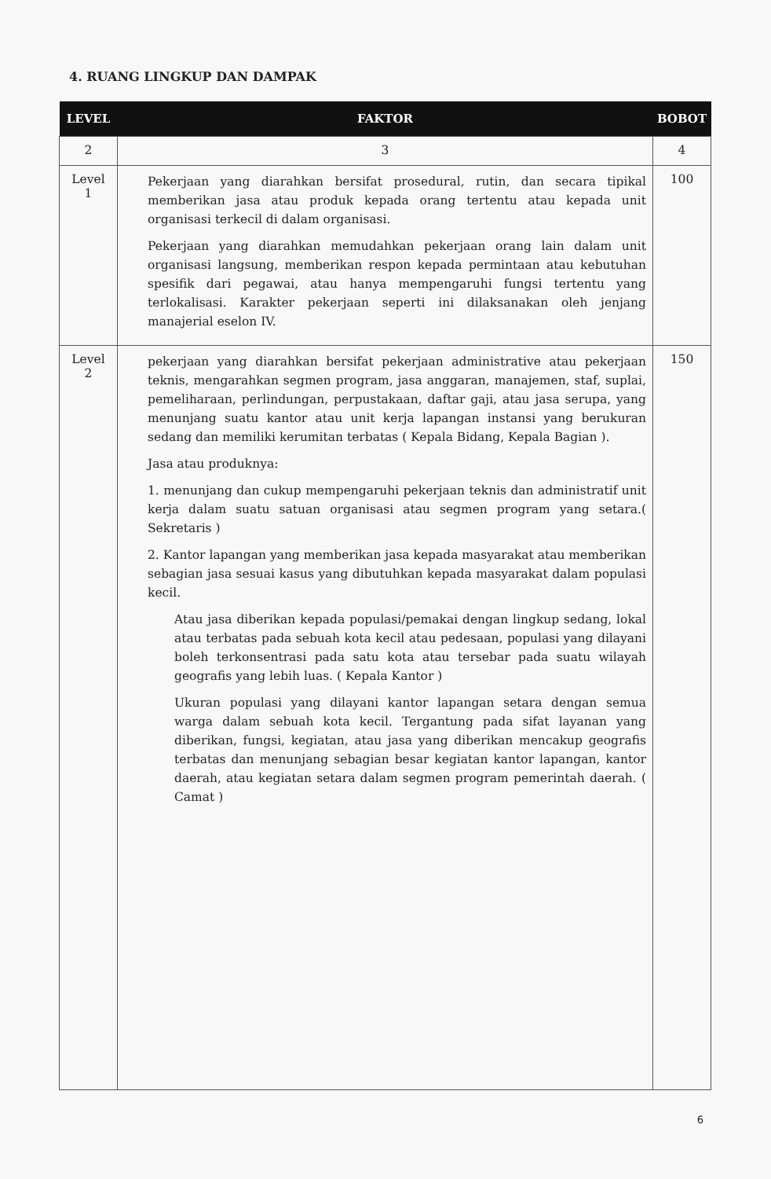4. RUANG LINGKUP DAN DAMPAK
| LEVEL | FAKTOR | BOBOT |
| --- | --- | --- |
| 2 | 3 | 4 |
| Level 1 | Pekerjaan yang diarahkan bersifat prosedural, rutin, dan secara tipikal memberikan jasa atau produk kepada orang tertentu atau kepada unit organisasi terkecil di dalam organisasi. Pekerjaan yang diarahkan memudahkan pekerjaan orang lain dalam unit organisasi langsung, memberikan respon kepada permintaan atau kebutuhan spesifik dari pegawai, atau hanya mempengaruhi fungsi tertentu yang terlokalisasi. Karakter pekerjaan seperti ini dilaksanakan oleh jenjang manajerial eselon IV. | 100 |
| Level 2 | pekerjaan yang diarahkan bersifat pekerjaan administrative atau pekerjaan teknis, mengarahkan segmen program, jasa anggaran, manajemen, staf, suplai, pemeliharaan, perlindungan, perpustakaan, daftar gaji, atau jasa serupa, yang menunjang suatu kantor atau unit kerja lapangan instansi yang berukuran sedang dan memiliki kerumitan terbatas ( Kepala Bidang, Kepala Bagian ). Jasa atau produknya: 1. menunjang dan cukup mempengaruhi pekerjaan teknis dan administratif unit kerja dalam suatu satuan organisasi atau segmen program yang setara.( Sekretaris ) 2. Kantor lapangan yang memberikan jasa kepada masyarakat atau memberikan sebagian jasa sesuai kasus yang dibutuhkan kepada masyarakat dalam populasi kecil. Atau jasa diberikan kepada populasi/pemakai dengan lingkup sedang, lokal atau terbatas pada sebuah kota kecil atau pedesaan, populasi yang dilayani boleh terkonsentrasi pada satu kota atau tersebar pada suatu wilayah geografis yang lebih luas. ( Kepala Kantor ) Ukuran populasi yang dilayani kantor lapangan setara dengan semua warga dalam sebuah kota kecil. Tergantung pada sifat layanan yang diberikan, fungsi, kegiatan, atau jasa yang diberikan mencakup geografis terbatas dan menunjang sebagian besar kegiatan kantor lapangan, kantor daerah, atau kegiatan setara dalam segmen program pemerintah daerah. ( Camat ) | 150 |
6